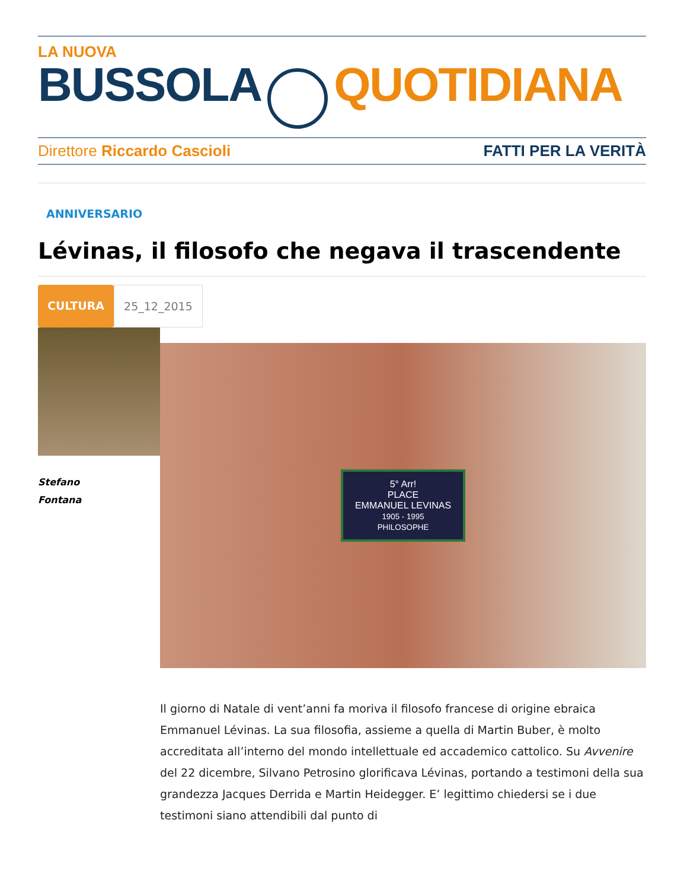LA NUOVA
BUSSOLA QUOTIDIANA
Direttore Riccardo Cascioli FATTI PER LA VERITÀ
ANNIVERSARIO
Lévinas, il filosofo che negava il trascendente
CULTURA 25_12_2015
Stefano
Fontana
5° Arr!
PLACE
EMMANUEL LEVINAS
1905 - 1995
PHILOSOPHE
Il giorno di Natale di vent’anni fa moriva il filosofo francese di origine ebraica Emmanuel Lévinas. La sua filosofia, assieme a quella di Martin Buber, è molto accreditata all’interno del mondo intellettuale ed accademico cattolico. Su Avvenire del 22 dicembre, Silvano Petrosino glorificava Lévinas, portando a testimoni della sua grandezza Jacques Derrida e Martin Heidegger. E’ legittimo chiedersi se i due testimoni siano attendibili dal punto di